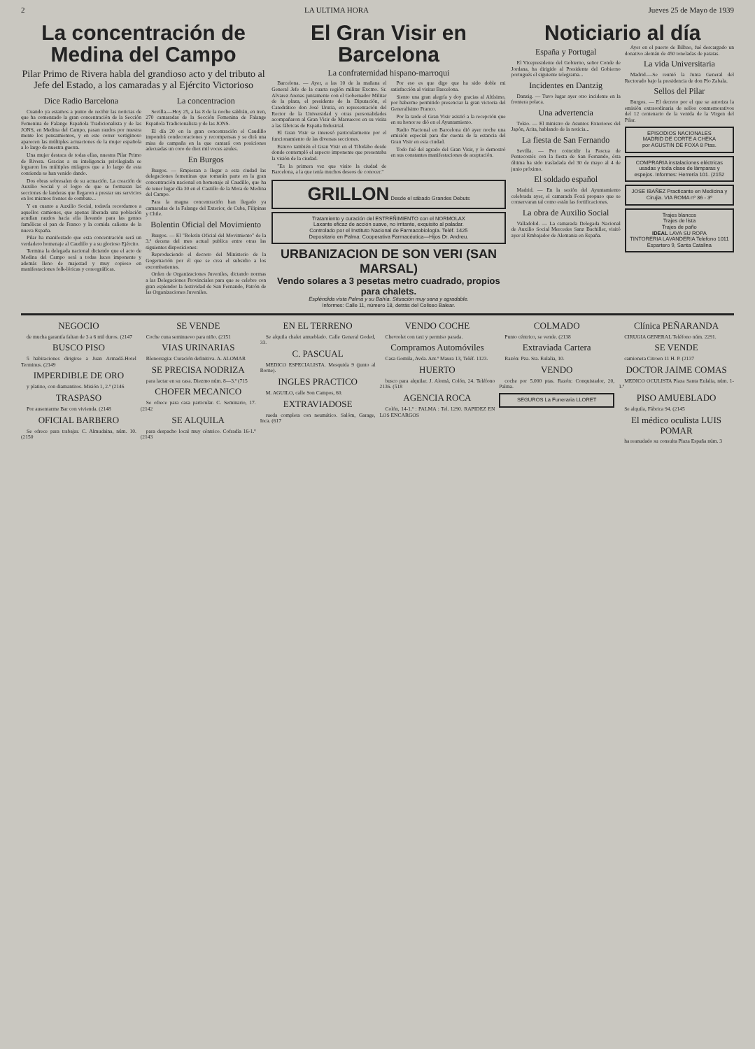2 LA ULTIMA HORA Jueves 25 de Mayo de 1939
La concentración de Medina del Campo
Pilar Primo de Rivera habla del grandioso acto y del tributo al Jefe del Estado, a los camaradas y al Ejército Victorioso
Dice Radio Barcelona
Cuando ya estamos a punto de recibir las noticias de que ha comenzado la gran concentración de la Sección Femenina de Falange Española Tradicionalista y de las JONS, en Medina del Campo, pasan raudos por nuestra mente los pensamientos, y en este correr vertiginoso aparecen las múltiples actuaciones de la mujer española a lo largo de nuestra guerra.
Una mujer destaca de todas ellas, nuestra Pilar Primo de Rivera. Gracias a su inteligencia privilegiada se lograron los múltiples milagros que a lo largo de esta contienda se han venido dando.
Dos obras sobresalen de su actuación. La creación de Auxilio Social y el logro de que se formaran las secciones de landeras que llegaron a prestar sus servicios en los mismos frentes de combate...
Y en cuanto a Auxilio Social, todavía recordamos a aquellos camiones, que apenas liberada una población acudían raudos hacia ella llevando para las gentes famélicas el pan de Franco y la comida caliente de la nueva España.
Pilar ha manifestado que esta concentración será un verdadero homenaje al Caudillo y a su glorioso Ejército.
Termina la delegada nacional diciendo que el acto de Medina del Campo será a todas luces imponente y además lleno de majestad y muy copioso en manifestaciones folk-lóricas y coreográficas.
La concentracion
Sevilla.—Hoy 25, a las 8 de la noche saldrán, en tren, 270 camaradas de la Sección Femenina de Falange Española Tradicionalista y de las JONS.
El día 20 en la gran concentración el Caudillo impondrá condecoraciones y recompensas y se dirá una misa de campaña en la que cantará con posiciones adecuadas un coro de diez mil voces azules.
En Burgos
Burgos. — Empiezan a llegar a esta ciudad las delegaciones femeninas que tomarán parte en la gran concentración nacional en homenaje al Caudillo, que ha de tener lugar día 30 en el Castillo de la Mota de Medina del Campo.
Para la magna concentración han llegado ya camaradas de la Falange del Exterior, de Cuba, Filipinas y Chile.
Bolentin Oficial del Movimiento
Burgos. — El "Boletín Oficial del Movimiento" de la 3.ª decena del mes actual publica entre otras las siguientes disposiciones:
Reproduciendo el decreto del Ministerio de la Gogernación por él que se crea el subsidio a los excombatientes.
Orden de Organizaciones Juveniles, dictando normas a las Delegaciones Provinciales para que se celebre con gran esplendor la festividad de San Fernando, Patrón de las Organizaciones Juveniles.
El Gran Visir en Barcelona
La confraternidad hispano-marroqui
Barcelona. — Ayer, a las 10 de la mañana el General Jefe de la cuarta región militar Excmo. Sr. Alvarez Arenas juntamente con el Gobernador Militar de la plaza, el presidente de la Diputación, el Catedrático don José Urutia, en representación del Rector de la Universidad y otras personalidades acompañaron al Gran Visir de Marruecos en su visita a las fábricas de España Industrial.
El Gran Visir se interesó particularmente por el funcionamiento de las diversas secciones.
Estuvo también el Gran Visir en el Tibidabo desde donde contempló el aspecto imponente que presentaba la visión de la ciudad.
"Es la primera vez que visito la ciudad de Barcelona, a la que tenía muchos deseos de conocer."
Por eso es que digo que ha sido doble mi satisfacción al visitar Barcelona.
Siento una gran alegría y doy gracias al Altísimo, por haberme permitido presenciar la gran victoria del Generalísimo Franco.
Por la tarde el Gran Visir asistió a la recepción que en su honor se dió en el Ayuntamiento.
Radio Nacional en Barcelona dió ayer noche una emisión especial para dar cuenta de la estancia del Gran Visir en esta ciudad.
Todo fué del agrado del Gran Visir, y lo demostró en sus constantes manifestaciones de aceptación.
GRILLON Desde el sábado Grandes Debuts
Tratamiento y curación del ESTREÑIMIENTO con el NORMOLAX
Laxante eficaz de acción suave, no irritante, exquisito al paladar.
Controlado por el Instituto Nacional de Farmacobiología. Teléf. 1425
Depositario en Palma: Cooperativa Farmacéutica—Hijos Dr. Andreu.
URBANIZACION DE SON VERI (SAN MARSAL)
Vendo solares a 3 pesetas metro cuadrado, propios para chalets.
Espléndida vista Palma y su Bahía. Situación muy sana y agradable.
Informes: Calle 11, número 18, detrás del Coliseo Balear.
Noticiario al día
España y Portugal
El Vicepresidente del Gobierno, señor Conde de Jordana, ha dirigido al Presidente del Gobierno portugués el siguiente telegrama...
Incidentes en Dantzig
Danzig. — Tuvo lugar ayer otro incidente en la frontera polaca.
Una advertencia
Tokio. — El ministro de Asuntos Exteriores del Japón, Arita, hablando de la noticia...
La fiesta de San Fernando
Sevilla. — Por coincidir la Pascua de Pentecostés con la fiesta de San Fernando, ésta última ha sido trasladada del 30 de mayo al 4 de junio próximo.
El soldado español
Madrid. — En la sesión del Ayuntamiento celebrada ayer, el camarada Foxá propuso que se conservaran tal como están las fortificaciones.
La obra de Auxilio Social
Valladolid. — La camarada Delegada Nacional de Auxilio Social Mercedes Sanz Bachiller, visitó ayer al Embajador de Alemania en España.
Ayer en el puerto de Bilbao, fué descargado un donativo alemán de 450 toneladas de patatas.
La vida Universitaria
Madrid.—Se reunió la Junta General del Rectorado bajo la presidencia de don Pío Zabala.
Sellos del Pilar
Burgos. — El decreto por el que se autoriza la emisión extraordinaria de sellos conmemorativos del 12 centenario de la venida de la Virgen del Pilar.
EPISODIOS NACIONALES
MADRID DE CORTE A CHEKA
por AGUSTIN DE FOXA 8 Ptas.
COMPRARIA instalaciones eléctricas usadas y toda clase de lámparas y espejos. Informes: Herrería 101. (2152
JOSE IBAÑEZ Practicante en Medicina y Cirujia. VIA ROMA nº 36 - 3º
Trajes blancos
Trajes de lista
Trajes de paño
IDEAL LAVA SU ROPA
TINTORERIA LAVANDERIA Telefono 1011
Espartero 9, Santa Catalina
NEGOCIO
de mucha garantía faltan de 3 a 6 mil duros. (2147
BUSCO PISO
5 habitaciones dirigirse a Juan Armadá-Hotel Terminus. (2149
IMPERDIBLE DE ORO
y platino, con diamantitos. Misión 1, 2.º (2146
TRASPASO
Por ausentarme Bar con vivienda. (2148
OFICIAL BARBERO
Se ofrece para trabajar. C. Almudaina, núm. 10. (2150
SE VENDE
Coche cuna seminuevo para niño. (2151
VIAS URINARIAS
Blenorragia: Curación definitiva. A. ALOMAR
SE PRECISA NODRIZA
para lactar en su casa. Diezmo núm. 8—3.º (715
CHOFER MECANICO
Se ofrece para casa particular. C. Seminario, 17. (2142
SE ALQUILA
para despacho local muy céntrico. Cofradía 16-1.º (2143
EN EL TERRENO
Se alquila chalet amueblado. Calle General Goded, 33.
C. PASCUAL
MEDICO ESPECIALISTA. Mesquida 9 (junto al Borne).
INGLES PRACTICO
M. AGUILO, calle Son Campos, 60.
EXTRAVIADOSE
rueda completa con neumático. Salóm, Garage, Inca. (617
VENDO COCHE
Chevrolet con taxi y permiso parada.
Compramos Automóviles
Casa Gomila, Avda. Ant.º Maura 13, Teléf. 1123.
HUERTO
busco para alquilar. J. Alomá, Colón, 24. Teléfono 2136. (518
AGENCIA ROCA
Colón, 14-1.º : PALMA : Tel. 1290. RAPIDEZ EN LOS ENCARGOS
COLMADO
Punto céntrico, se vende. (2138
Extraviada Cartera
Razón: Pza. Sta. Eulalia, 10.
VENDO
coche por 5.000 ptas. Razón: Conquistador, 20, Palma.
SEGUROS La Funeraria LLORET
Clínica PEÑARANDA
CIRUGIA GENERAL Teléfono núm. 2291.
SE VENDE
camioneta Citroen 11 H. P. (2137
DOCTOR JAIME COMAS
MEDICO OCULISTA Plaza Santa Eulalia, núm. 1-1.º
PISO AMUEBLADO
Se alquila, Fábrica 94. (2145
El médico oculista LUIS POMAR
ha reanudado su consulta Plaza España núm. 3